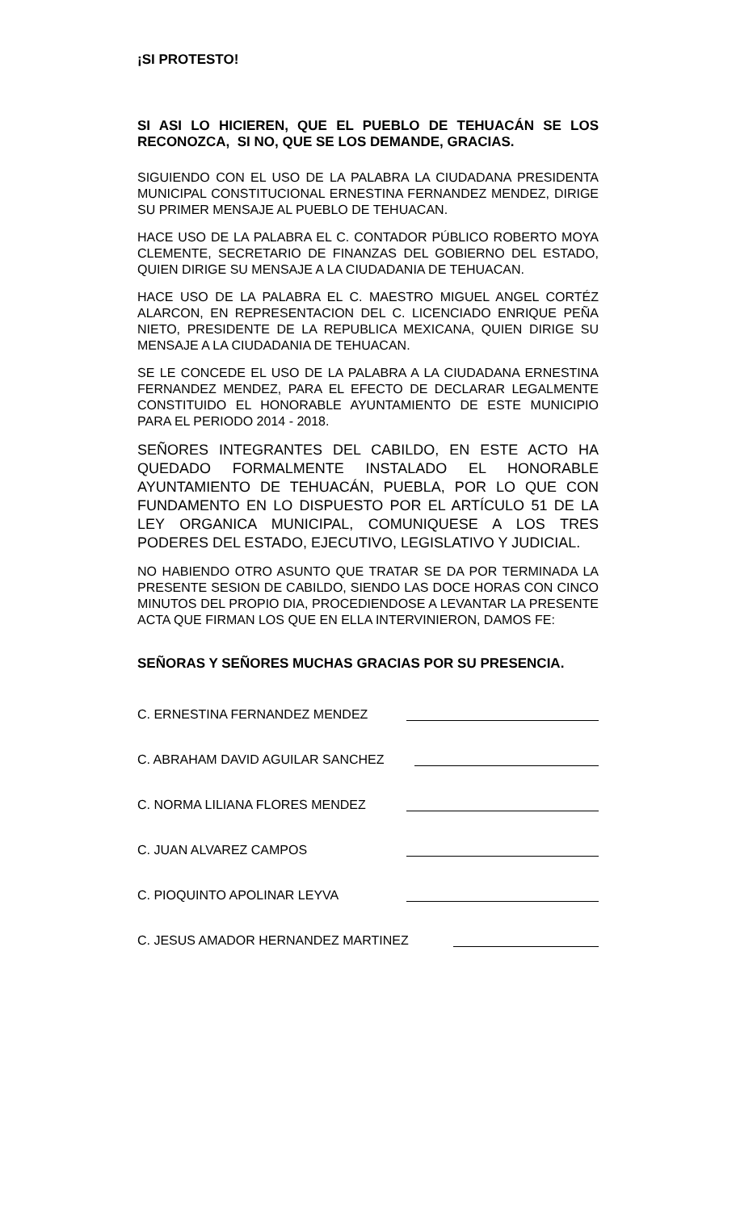¡SI PROTESTO!
SI ASI LO HICIEREN, QUE EL PUEBLO DE TEHUACÁN SE LOS RECONOZCA, SI NO, QUE SE LOS DEMANDE, GRACIAS.
SIGUIENDO CON EL USO DE LA PALABRA LA CIUDADANA PRESIDENTA MUNICIPAL CONSTITUCIONAL ERNESTINA FERNANDEZ MENDEZ, DIRIGE SU PRIMER MENSAJE AL PUEBLO DE TEHUACAN.
HACE USO DE LA PALABRA EL C. CONTADOR PÚBLICO ROBERTO MOYA CLEMENTE, SECRETARIO DE FINANZAS DEL GOBIERNO DEL ESTADO, QUIEN DIRIGE SU MENSAJE A LA CIUDADANIA DE TEHUACAN.
HACE USO DE LA PALABRA EL C. MAESTRO MIGUEL ANGEL CORTÉZ ALARCON, EN REPRESENTACION DEL C. LICENCIADO ENRIQUE PEÑA NIETO, PRESIDENTE DE LA REPUBLICA MEXICANA, QUIEN DIRIGE SU MENSAJE A LA CIUDADANIA DE TEHUACAN.
SE LE CONCEDE EL USO DE LA PALABRA A LA CIUDADANA ERNESTINA FERNANDEZ MENDEZ, PARA EL EFECTO DE DECLARAR LEGALMENTE CONSTITUIDO EL HONORABLE AYUNTAMIENTO DE ESTE MUNICIPIO PARA EL PERIODO 2014 - 2018.
SEÑORES INTEGRANTES DEL CABILDO, EN ESTE ACTO HA QUEDADO FORMALMENTE INSTALADO EL HONORABLE AYUNTAMIENTO DE TEHUACÁN, PUEBLA, POR LO QUE CON FUNDAMENTO EN LO DISPUESTO POR EL ARTÍCULO 51 DE LA LEY ORGANICA MUNICIPAL, COMUNIQUESE A LOS TRES PODERES DEL ESTADO, EJECUTIVO, LEGISLATIVO Y JUDICIAL.
NO HABIENDO OTRO ASUNTO QUE TRATAR SE DA POR TERMINADA LA PRESENTE SESION DE CABILDO, SIENDO LAS DOCE HORAS CON CINCO MINUTOS DEL PROPIO DIA, PROCEDIENDOSE A LEVANTAR LA PRESENTE ACTA QUE FIRMAN LOS QUE EN ELLA INTERVINIERON, DAMOS FE:
SEÑORAS Y SEÑORES MUCHAS GRACIAS POR SU PRESENCIA.
C. ERNESTINA FERNANDEZ MENDEZ
C. ABRAHAM DAVID AGUILAR SANCHEZ
C. NORMA LILIANA FLORES MENDEZ
C. JUAN ALVAREZ CAMPOS
C. PIOQUINTO APOLINAR LEYVA
C. JESUS AMADOR HERNANDEZ MARTINEZ